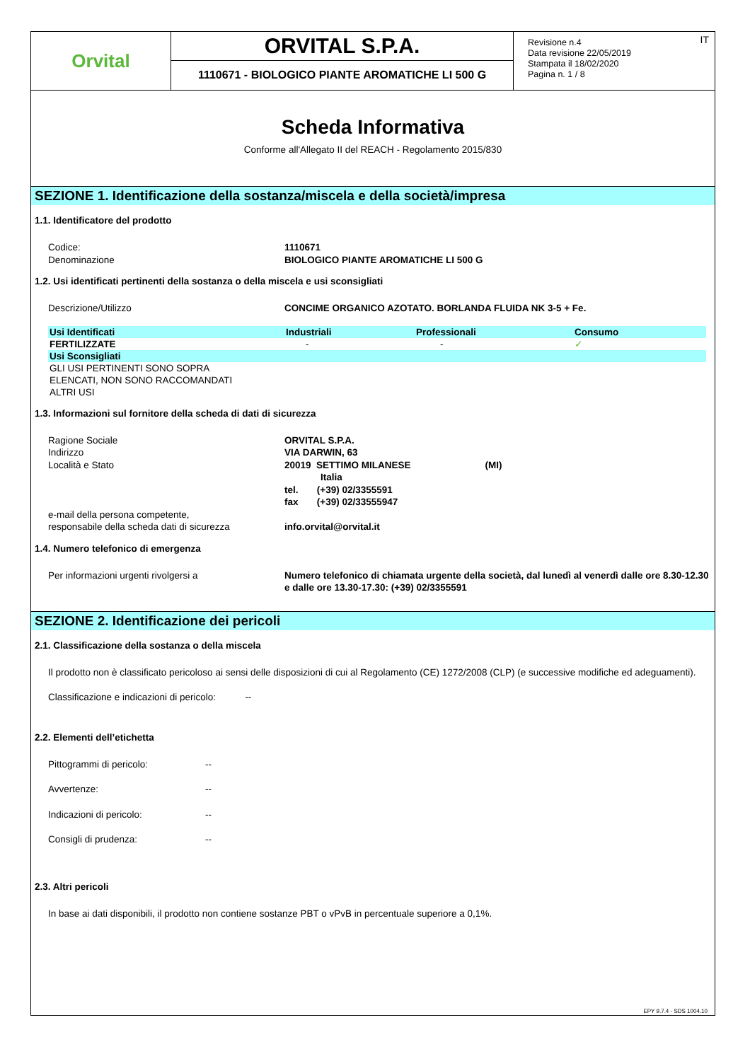Orvital
ORVITAL S.P.A.
1110671 - BIOLOGICO PIANTE AROMATICHE LI 500 G
IT Revisione n.4
Data revisione 22/05/2019
Stampata il 18/02/2020
Pagina n. 1 / 8
Scheda Informativa
Conforme all'Allegato II del REACH - Regolamento 2015/830
SEZIONE 1. Identificazione della sostanza/miscela e della società/impresa
1.1. Identificatore del prodotto
Codice: 1110671
Denominazione BIOLOGICO PIANTE AROMATICHE LI 500 G
1.2. Usi identificati pertinenti della sostanza o della miscela e usi sconsigliati
Descrizione/Utilizzo CONCIME ORGANICO AZOTATO. BORLANDA FLUIDA NK 3-5 + Fe.
| Usi Identificati | Industriali | Professionali | Consumo |
| FERTILIZZATE | - | - | ✓ |
| Usi Sconsigliati | | | |
| GLI USI PERTINENTI SONO SOPRA ELENCATI, NON SONO RACCOMANDATI ALTRI USI | | | |
1.3. Informazioni sul fornitore della scheda di dati di sicurezza
Ragione Sociale ORVITAL S.P.A.
Indirizzo VIA DARWIN, 63
Località e Stato 20019 SETTIMO MILANESE (MI)
Italia
tel. (+39) 02/3355591
fax (+39) 02/33555947
e-mail della persona competente,
responsabile della scheda dati di sicurezza
info.orvital@orvital.it
1.4. Numero telefonico di emergenza
Per informazioni urgenti rivolgersi a Numero telefonico di chiamata urgente della società, dal lunedì al venerdì dalle ore 8.30-12.30 e dalle ore 13.30-17.30: (+39) 02/3355591
SEZIONE 2. Identificazione dei pericoli
2.1. Classificazione della sostanza o della miscela
Il prodotto non è classificato pericoloso ai sensi delle disposizioni di cui al Regolamento (CE) 1272/2008 (CLP) (e successive modifiche ed adeguamenti).
Classificazione e indicazioni di pericolo: --
2.2. Elementi dell’etichetta
Pittogrammi di pericolo: --
Avvertenze: --
Indicazioni di pericolo: --
Consigli di prudenza: --
2.3. Altri pericoli
In base ai dati disponibili, il prodotto non contiene sostanze PBT o vPvB in percentuale superiore a 0,1%.
EPY 9.7.4 - SDS 1004.10